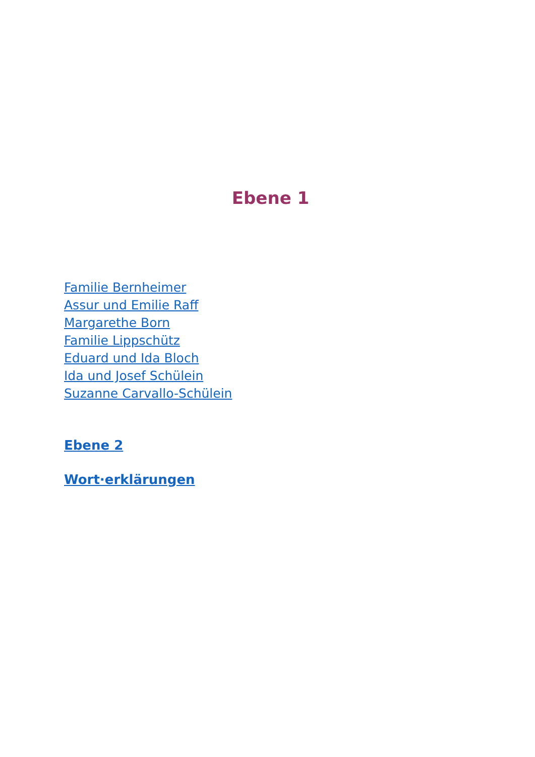Ebene 1
Familie Bernheimer
Assur und Emilie Raff
Margarethe Born
Familie Lippschütz
Eduard und Ida Bloch
Ida und Josef Schülein
Suzanne Carvallo-Schülein
Ebene 2
Wort·erklärungen